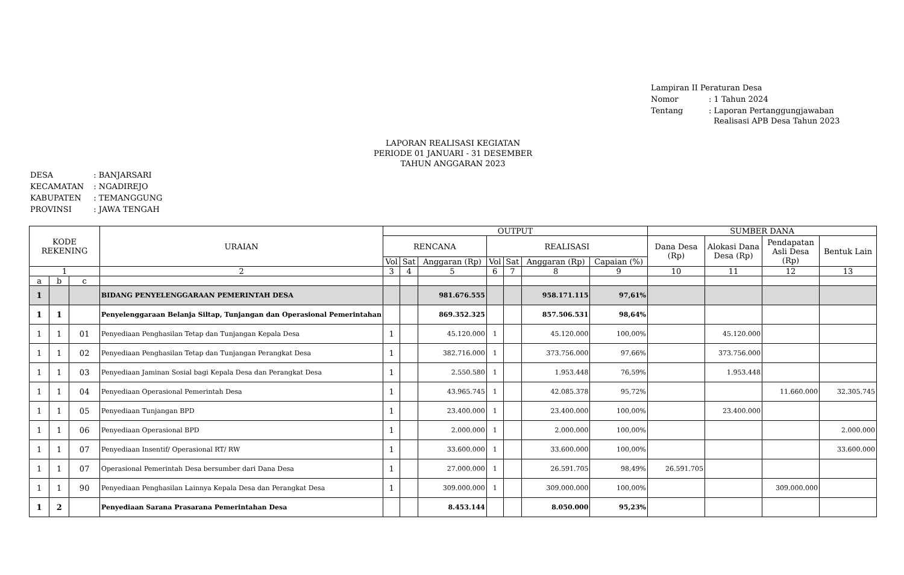| Lampiran II Peraturan Desa | |
| Nomor | : 1 Tahun 2024 |
| Tentang | : Laporan Pertanggungjawaban Realisasi APB Desa Tahun 2023 |
LAPORAN REALISASI KEGIATAN
PERIODE 01 JANUARI - 31 DESEMBER
TAHUN ANGGARAN 2023
| DESA | : BANJARSARI |
| KECAMATAN | : NGADIREJO |
| KABUPATEN | : TEMANGGUNG |
| PROVINSI | : JAWA TENGAH |
| KODE REKENING | | | URAIAN | OUTPUT | | | | | | | SUMBER DANA | | | |
| --- | --- | --- | --- | --- | --- | --- | --- | --- | --- | --- | --- | --- | --- | --- |
| | | | | RENCANA | | | REALISASI | | | | Dana Desa (Rp) | Alokasi Dana Desa (Rp) | Pendapatan Asli Desa (Rp) | Bentuk Lain |
| | | | | Vol | Sat | Anggaran (Rp) | Vol | Sat | Anggaran (Rp) | Capaian (%) | | | | |
| 1 | | | 2 | 3 | 4 | 5 | 6 | 7 | 8 | 9 | 10 | 11 | 12 | 13 |
| a | b | c | | | | | | | | | | | | |
| 1 | | | BIDANG PENYELENGGARAAN PEMERINTAH DESA | | | 981.676.555 | | | 958.171.115 | 97,61% | | | | |
| 1 | 1 | | Penyelenggaraan Belanja Siltap, Tunjangan dan Operasional Pemerintahan | | | 869.352.325 | | | 857.506.531 | 98,64% | | | | |
| 1 | 1 | 01 | Penyediaan Penghasilan Tetap dan Tunjangan Kepala Desa | 1 | | 45.120.000 | 1 | | 45.120.000 | 100,00% | | 45.120.000 | | |
| 1 | 1 | 02 | Penyediaan Penghasilan Tetap dan Tunjangan Perangkat Desa | 1 | | 382.716.000 | 1 | | 373.756.000 | 97,66% | | 373.756.000 | | |
| 1 | 1 | 03 | Penyediaan Jaminan Sosial bagi Kepala Desa dan Perangkat Desa | 1 | | 2.550.580 | 1 | | 1.953.448 | 76,59% | | 1.953.448 | | |
| 1 | 1 | 04 | Penyediaan Operasional Pemerintah Desa | 1 | | 43.965.745 | 1 | | 42.085.378 | 95,72% | | | 11.660.000 | 32.305.745 |
| 1 | 1 | 05 | Penyediaan Tunjangan BPD | 1 | | 23.400.000 | 1 | | 23.400.000 | 100,00% | | 23.400.000 | | |
| 1 | 1 | 06 | Penyediaan Operasional BPD | 1 | | 2.000.000 | 1 | | 2.000.000 | 100,00% | | | | 2.000.000 |
| 1 | 1 | 07 | Penyediaan Insentif/ Operasional RT/ RW | 1 | | 33.600.000 | 1 | | 33.600.000 | 100,00% | | | | 33.600.000 |
| 1 | 1 | 07 | Operasional Pemerintah Desa bersumber dari Dana Desa | 1 | | 27.000.000 | 1 | | 26.591.705 | 98,49% | 26.591.705 | | | |
| 1 | 1 | 90 | Penyediaan Penghasilan Lainnya Kepala Desa dan Perangkat Desa | 1 | | 309.000.000 | 1 | | 309.000.000 | 100,00% | | | 309.000.000 | |
| 1 | 2 | | Penyediaan Sarana Prasarana Pemerintahan Desa | | | 8.453.144 | | | 8.050.000 | 95,23% | | | | |